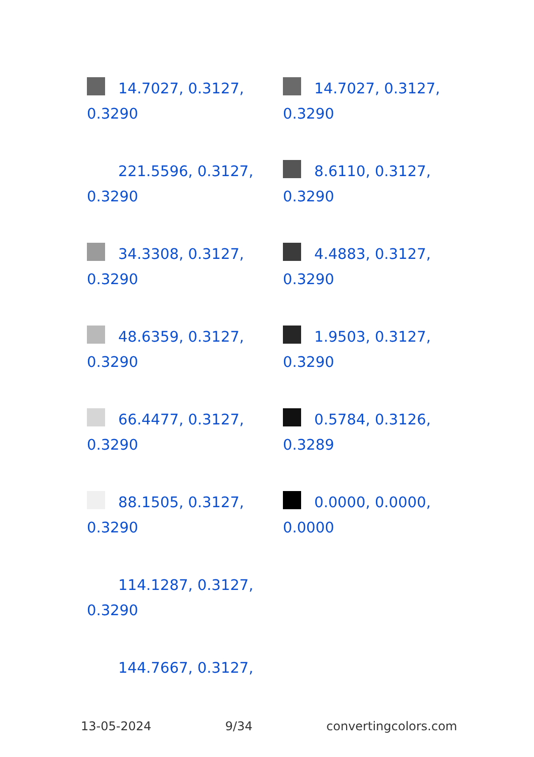14.7027, 0.3127, 0.3290
14.7027, 0.3127, 0.3290
221.5596, 0.3127, 0.3290
8.6110, 0.3127, 0.3290
34.3308, 0.3127, 0.3290
4.4883, 0.3127, 0.3290
48.6359, 0.3127, 0.3290
1.9503, 0.3127, 0.3290
66.4477, 0.3127, 0.3290
0.5784, 0.3126, 0.3289
88.1505, 0.3127, 0.3290
0.0000, 0.0000, 0.0000
114.1287, 0.3127, 0.3290
144.7667, 0.3127,
13-05-2024 9/34 convertingcolors.com